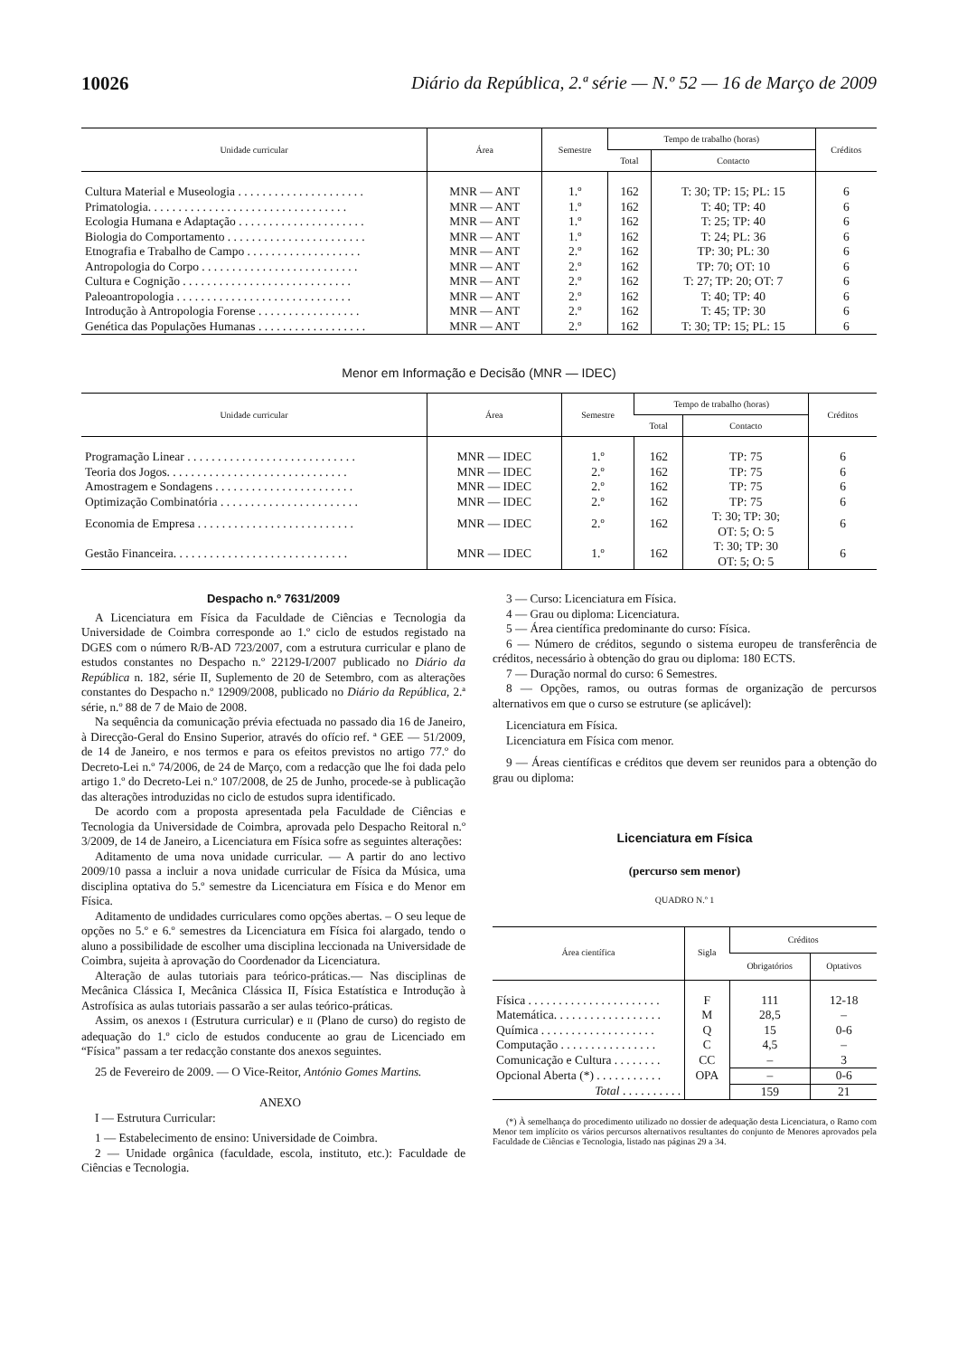10026 Diário da República, 2.ª série — N.º 52 — 16 de Março de 2009
| Unidade curricular | Área | Semestre | Tempo de trabalho (horas) | | Créditos |
| --- | --- | --- | --- | --- | --- |
| | | | Total | Contacto | |
| Cultura Material e Museologia . . . . . . . . . . . . . . . . . . . . . | MNR — ANT | 1.º | 162 | T: 30; TP: 15; PL: 15 | 6 |
| Primatologia. . . . . . . . . . . . . . . . . . . . . . . . . . . . . . . . . | MNR — ANT | 1.º | 162 | T: 40; TP: 40 | 6 |
| Ecologia Humana e Adaptação . . . . . . . . . . . . . . . . . . . . . | MNR — ANT | 1.º | 162 | T: 25; TP: 40 | 6 |
| Biologia do Comportamento . . . . . . . . . . . . . . . . . . . . . . . | MNR — ANT | 1.º | 162 | T: 24; PL: 36 | 6 |
| Etnografia e Trabalho de Campo . . . . . . . . . . . . . . . . . . . | MNR — ANT | 2.º | 162 | TP: 30; PL: 30 | 6 |
| Antropologia do Corpo . . . . . . . . . . . . . . . . . . . . . . . . . . | MNR — ANT | 2.º | 162 | TP: 70; OT: 10 | 6 |
| Cultura e Cognição . . . . . . . . . . . . . . . . . . . . . . . . . . . . | MNR — ANT | 2.º | 162 | T: 27; TP: 20; OT: 7 | 6 |
| Paleoantropologia . . . . . . . . . . . . . . . . . . . . . . . . . . . . . | MNR — ANT | 2.º | 162 | T: 40; TP: 40 | 6 |
| Introdução à Antropologia Forense . . . . . . . . . . . . . . . . . | MNR — ANT | 2.º | 162 | T: 45; TP: 30 | 6 |
| Genética das Populações Humanas . . . . . . . . . . . . . . . . . . | MNR — ANT | 2.º | 162 | T: 30; TP: 15; PL: 15 | 6 |
Menor em Informação e Decisão (MNR — IDEC)
| Unidade curricular | Área | Semestre | Tempo de trabalho (horas) | | Créditos |
| --- | --- | --- | --- | --- | --- |
| | | | Total | Contacto | |
| Programação Linear . . . . . . . . . . . . . . . . . . . . . . . . . . . . | MNR — IDEC | 1.º | 162 | TP: 75 | 6 |
| Teoria dos Jogos. . . . . . . . . . . . . . . . . . . . . . . . . . . . . . | MNR — IDEC | 2.º | 162 | TP: 75 | 6 |
| Amostragem e Sondagens . . . . . . . . . . . . . . . . . . . . . . . | MNR — IDEC | 2.º | 162 | TP: 75 | 6 |
| Optimização Combinatória . . . . . . . . . . . . . . . . . . . . . . . | MNR — IDEC | 2.º | 162 | TP: 75 | 6 |
| Economia de Empresa . . . . . . . . . . . . . . . . . . . . . . . . . . | MNR — IDEC | 2.º | 162 | T: 30; TP: 30; OT: 5; O: 5 | 6 |
| Gestão Financeira. . . . . . . . . . . . . . . . . . . . . . . . . . . . . | MNR — IDEC | 1.º | 162 | T: 30; TP: 30 OT: 5; O: 5 | 6 |
Despacho n.º 7631/2009
A Licenciatura em Física da Faculdade de Ciências e Tecnologia da Universidade de Coimbra corresponde ao 1.º ciclo de estudos registado na DGES com o número R/B-AD 723/2007, com a estrutura curricular e plano de estudos constantes no Despacho n.º 22129-I/2007 publicado no Diário da República n. 182, série II, Suplemento de 20 de Setembro, com as alterações constantes do Despacho n.º 12909/2008, publicado no Diário da República, 2.ª série, n.º 88 de 7 de Maio de 2008.
Na sequência da comunicação prévia efectuada no passado dia 16 de Janeiro, à Direcção-Geral do Ensino Superior, através do ofício ref. ª GEE — 51/2009, de 14 de Janeiro, e nos termos e para os efeitos previstos no artigo 77.º do Decreto-Lei n.º 74/2006, de 24 de Março, com a redacção que lhe foi dada pelo artigo 1.º do Decreto-Lei n.º 107/2008, de 25 de Junho, procede-se à publicação das alterações introduzidas no ciclo de estudos supra identificado.
De acordo com a proposta apresentada pela Faculdade de Ciências e Tecnologia da Universidade de Coimbra, aprovada pelo Despacho Reitoral n.º 3/2009, de 14 de Janeiro, a Licenciatura em Física sofre as seguintes alterações:
Aditamento de uma nova unidade curricular. — A partir do ano lectivo 2009/10 passa a incluir a nova unidade curricular de Física da Música, uma disciplina optativa do 5.º semestre da Licenciatura em Física e do Menor em Física.
Aditamento de undidades curriculares como opções abertas. – O seu leque de opções no 5.º e 6.º semestres da Licenciatura em Física foi alargado, tendo o aluno a possibilidade de escolher uma disciplina leccionada na Universidade de Coimbra, sujeita à aprovação do Coordenador da Licenciatura.
Alteração de aulas tutoriais para teórico-práticas.— Nas disciplinas de Mecânica Clássica I, Mecânica Clássica II, Física Estatística e Introdução à Astrofísica as aulas tutoriais passarão a ser aulas teórico-práticas.
Assim, os anexos I (Estrutura curricular) e II (Plano de curso) do registo de adequação do 1.º ciclo de estudos conducente ao grau de Licenciado em “Física” passam a ter redacção constante dos anexos seguintes.
25 de Fevereiro de 2009. — O Vice-Reitor, António Gomes Martins.
ANEXO
I — Estrutura Curricular:
1 — Estabelecimento de ensino: Universidade de Coimbra.
2 — Unidade orgânica (faculdade, escola, instituto, etc.): Faculdade de Ciências e Tecnologia.
3 — Curso: Licenciatura em Física.
4 — Grau ou diploma: Licenciatura.
5 — Área científica predominante do curso: Física.
6 — Número de créditos, segundo o sistema europeu de transferência de créditos, necessário à obtenção do grau ou diploma: 180 ECTS.
7 — Duração normal do curso: 6 Semestres.
8 — Opções, ramos, ou outras formas de organização de percursos alternativos em que o curso se estruture (se aplicável):
Licenciatura em Física.
Licenciatura em Física com menor.
9 — Áreas científicas e créditos que devem ser reunidos para a obtenção do grau ou diploma:
Licenciatura em Física
(percurso sem menor)
QUADRO N.º 1
| Área científica | Sigla | Créditos | |
| --- | --- | --- | --- |
| | | Obrigatórios | Optativos |
| Física . . . . . . . . . . . . . . . . . . . . . . | F | 111 | 12-18 |
| Matemática. . . . . . . . . . . . . . . . . . | M | 28,5 | – |
| Química . . . . . . . . . . . . . . . . . . . | Q | 15 | 0-6 |
| Computação . . . . . . . . . . . . . . . . | C | 4,5 | – |
| Comunicação e Cultura . . . . . . . . | CC | – | 3 |
| Opcional Aberta (*) . . . . . . . . . . . | OPA | – | 0-6 |
| Total . . . . . . . . . . | | 159 | 21 |
(*) À semelhança do procedimento utilizado no dossier de adequação desta Licenciatura, o Ramo com Menor tem implícito os vários percursos alternativos resultantes do conjunto de Menores aprovados pela Faculdade de Ciências e Tecnologia, listado nas páginas 29 a 34.